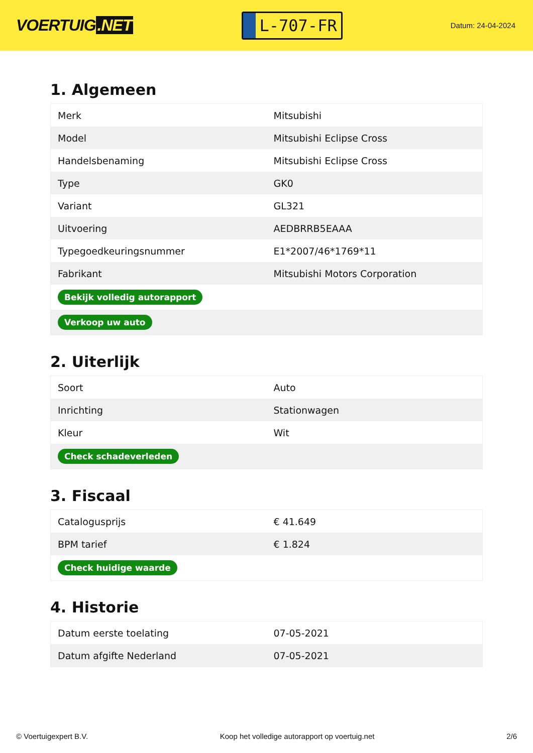VOERTUIG.NET
L-707-FR
Datum: 24-04-2024
1. Algemeen
| Merk | Mitsubishi |
| Model | Mitsubishi Eclipse Cross |
| Handelsbenaming | Mitsubishi Eclipse Cross |
| Type | GK0 |
| Variant | GL321 |
| Uitvoering | AEDBRRB5EAAA |
| Typegoedkeuringsnummer | E1*2007/46*1769*11 |
| Fabrikant | Mitsubishi Motors Corporation |
| Bekijk volledig autorapport | |
| Verkoop uw auto | |
2. Uiterlijk
| Soort | Auto |
| Inrichting | Stationwagen |
| Kleur | Wit |
| Check schadeverleden | |
3. Fiscaal
| Catalogusprijs | € 41.649 |
| BPM tarief | € 1.824 |
| Check huidige waarde | |
4. Historie
| Datum eerste toelating | 07-05-2021 |
| Datum afgifte Nederland | 07-05-2021 |
© Voertuigexpert B.V. Koop het volledige autorapport op voertuig.net 2/6